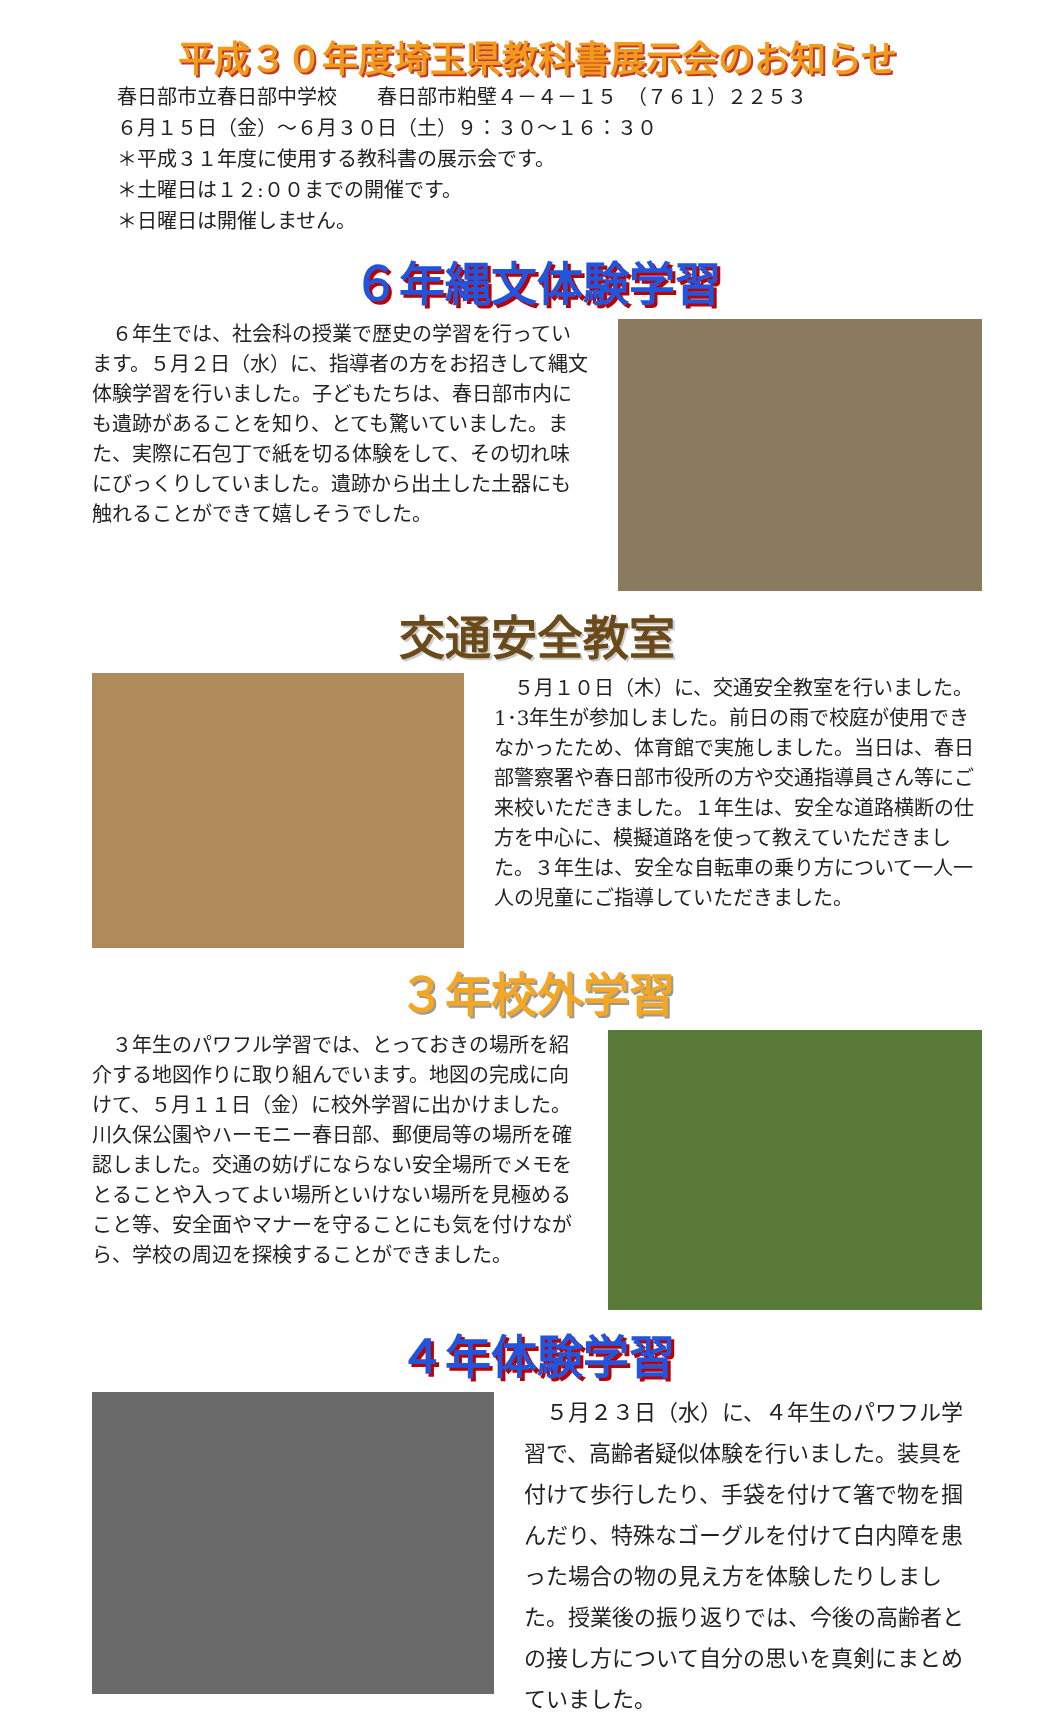平成３０年度埼玉県教科書展示会のお知らせ
春日部市立春日部中学校　　春日部市粕壁４－４－１５　（７６１）２２５３
６月１５日（金）～６月３０日（土）９：３０～１６：３０
＊平成３１年度に使用する教科書の展示会です。
＊土曜日は１２:００までの開催です。
＊日曜日は開催しません。
６年縄文体験学習
　６年生では、社会科の授業で歴史の学習を行っています。５月２日（水）に、指導者の方をお招きして縄文体験学習を行いました。子どもたちは、春日部市内にも遺跡があることを知り、とても驚いていました。また、実際に石包丁で紙を切る体験をして、その切れ味にびっくりしていました。遺跡から出土した土器にも触れることができて嬉しそうでした。
交通安全教室
　５月１０日（木）に、交通安全教室を行いました。1･3年生が参加しました。前日の雨で校庭が使用できなかったため、体育館で実施しました。当日は、春日部警察署や春日部市役所の方や交通指導員さん等にご来校いただきました。１年生は、安全な道路横断の仕方を中心に、模擬道路を使って教えていただきました。３年生は、安全な自転車の乗り方について一人一人の児童にご指導していただきました。
３年校外学習
　３年生のパワフル学習では、とっておきの場所を紹介する地図作りに取り組んでいます。地図の完成に向けて、５月１１日（金）に校外学習に出かけました。川久保公園やハーモニー春日部、郵便局等の場所を確認しました。交通の妨げにならない安全場所でメモをとることや入ってよい場所といけない場所を見極めること等、安全面やマナーを守ることにも気を付けながら、学校の周辺を探検することができました。
４年体験学習
　５月２３日（水）に、４年生のパワフル学習で、高齢者疑似体験を行いました。装具を付けて歩行したり、手袋を付けて箸で物を掴んだり、特殊なゴーグルを付けて白内障を患った場合の物の見え方を体験したりしました。授業後の振り返りでは、今後の高齢者との接し方について自分の思いを真剣にまとめていました。